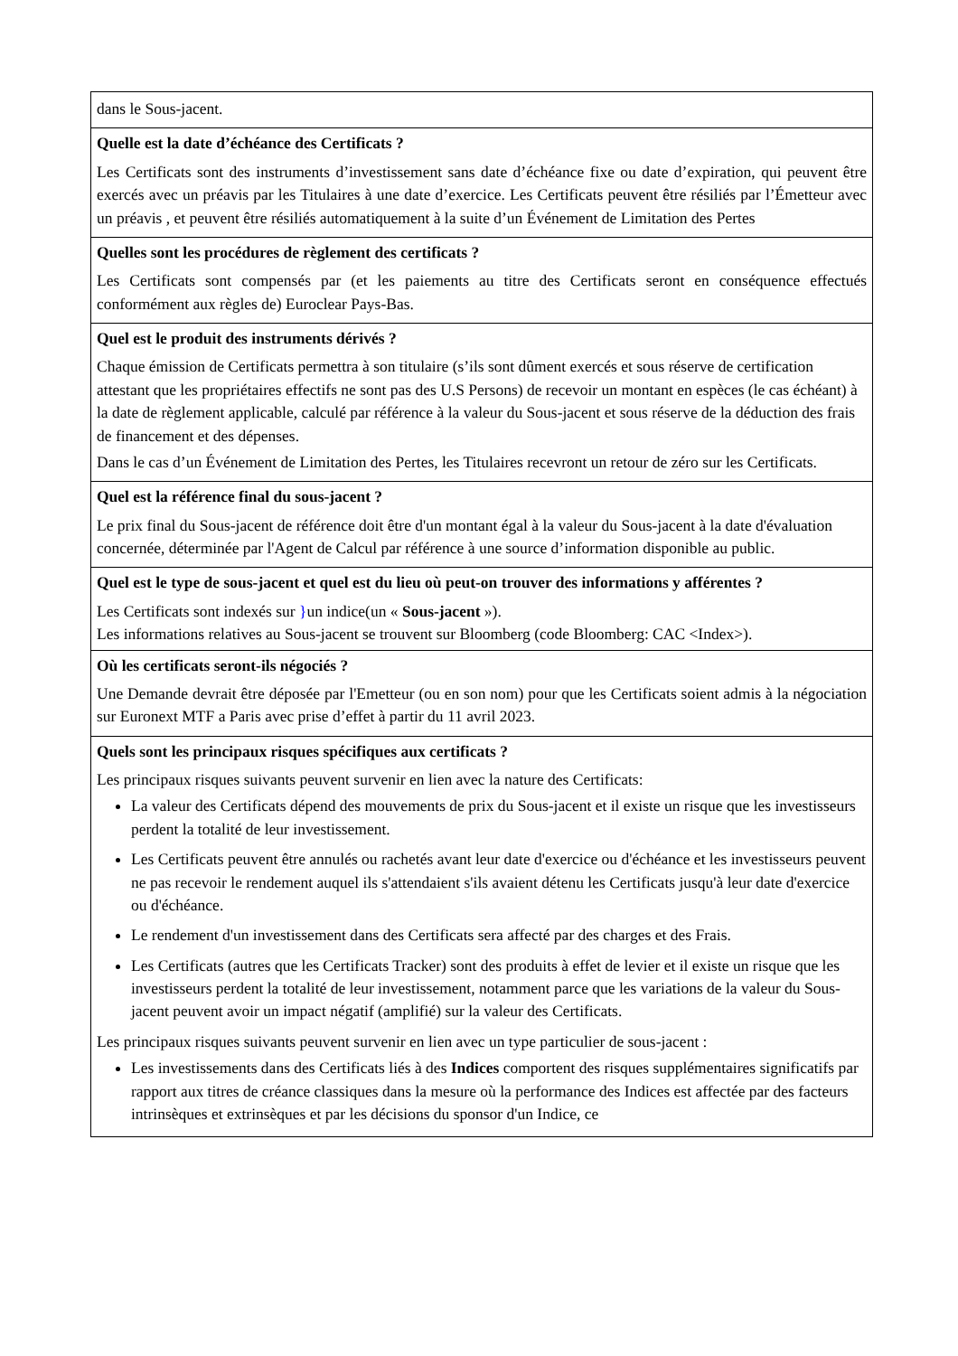| dans le Sous-jacent. |
| Quelle est la date d’échéance des Certificats ? Les Certificats sont des instruments d’investissement sans date d’échéance fixe ou date d’expiration, qui peuvent être exercés avec un préavis par les Titulaires à une date d’exercice. Les Certificats peuvent être résiliés par l’Émetteur avec un préavis , et peuvent être résiliés automatiquement à la suite d’un Événement de Limitation des Pertes |
| Quelles sont les procédures de règlement des certificats ? Les Certificats sont compensés par (et les paiements au titre des Certificats seront en conséquence effectués conformément aux règles de) Euroclear Pays-Bas. |
| Quel est le produit des instruments dérivés ? Chaque émission de Certificats permettra à son titulaire (s’ils sont dûment exercés et sous réserve de certification attestant que les propriétaires effectifs ne sont pas des U.S Persons) de recevoir un montant en espèces (le cas échéant) à la date de règlement applicable, calculé par référence à la valeur du Sous-jacent et sous réserve de la déduction des frais de financement et des dépenses. Dans le cas d’un Événement de Limitation des Pertes, les Titulaires recevront un retour de zéro sur les Certificats. |
| Quel est la référence final du sous-jacent ? Le prix final du Sous-jacent de référence doit être d'un montant égal à la valeur du Sous-jacent à la date d'évaluation concernée, déterminée par l'Agent de Calcul par référence à une source d’information disponible au public. |
| Quel est le type de sous-jacent et quel est du lieu où peut-on trouver des informations y afférentes ? Les Certificats sont indexés sur } un indice(un « Sous-jacent »). Les informations relatives au Sous-jacent se trouvent sur Bloomberg (code Bloomberg: CAC <Index>). |
| Où les certificats seront-ils négociés ? Une Demande devrait être déposée par l'Emetteur (ou en son nom) pour que les Certificats soient admis à la négociation sur Euronext MTF a Paris avec prise d’effet à partir du 11 avril 2023. |
| Quels sont les principaux risques spécifiques aux certificats ? Les principaux risques suivants peuvent survenir en lien avec la nature des Certificats: La valeur des Certificats dépend des mouvements de prix du Sous-jacent et il existe un risque que les investisseurs perdent la totalité de leur investissement. Les Certificats peuvent être annulés ou rachetés avant leur date d'exercice ou d'échéance et les investisseurs peuvent ne pas recevoir le rendement auquel ils s'attendaient s'ils avaient détenu les Certificats jusqu'à leur date d'exercice ou d'échéance. Le rendement d'un investissement dans des Certificats sera affecté par des charges et des Frais. Les Certificats (autres que les Certificats Tracker) sont des produits à effet de levier et il existe un risque que les investisseurs perdent la totalité de leur investissement, notamment parce que les variations de la valeur du Sous-jacent peuvent avoir un impact négatif (amplifié) sur la valeur des Certificats. Les principaux risques suivants peuvent survenir en lien avec un type particulier de sous-jacent : Les investissements dans des Certificats liés à des Indices comportent des risques supplémentaires significatifs par rapport aux titres de créance classiques dans la mesure où la performance des Indices est affectée par des facteurs intrinsèques et extrinsèques et par les décisions du sponsor d'un Indice, ce |